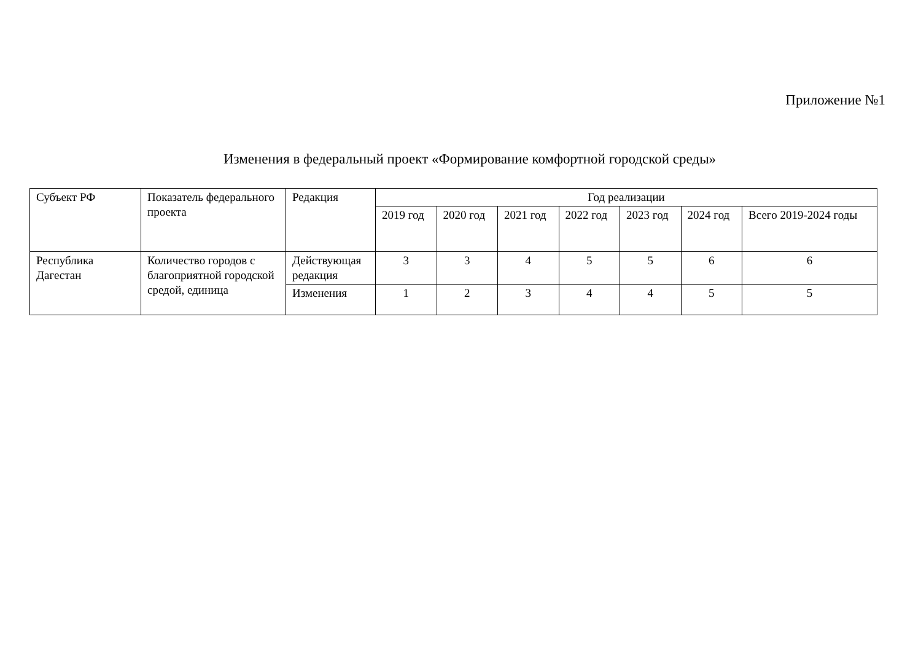Приложение №1
Изменения в федеральный проект «Формирование комфортной городской среды»
| Субъект РФ | Показатель федерального проекта | Редакция | Год реализации | | | | | | |
| --- | --- | --- | --- | --- | --- | --- | --- | --- | --- |
| | | | 2019 год | 2020 год | 2021 год | 2022 год | 2023 год | 2024 год | Всего 2019-2024 годы |
| Республика Дагестан | Количество городов с благоприятной городской средой, единица | Действующая редакция | 3 | 3 | 4 | 5 | 5 | 6 | 6 |
| | | Изменения | 1 | 2 | 3 | 4 | 4 | 5 | 5 |